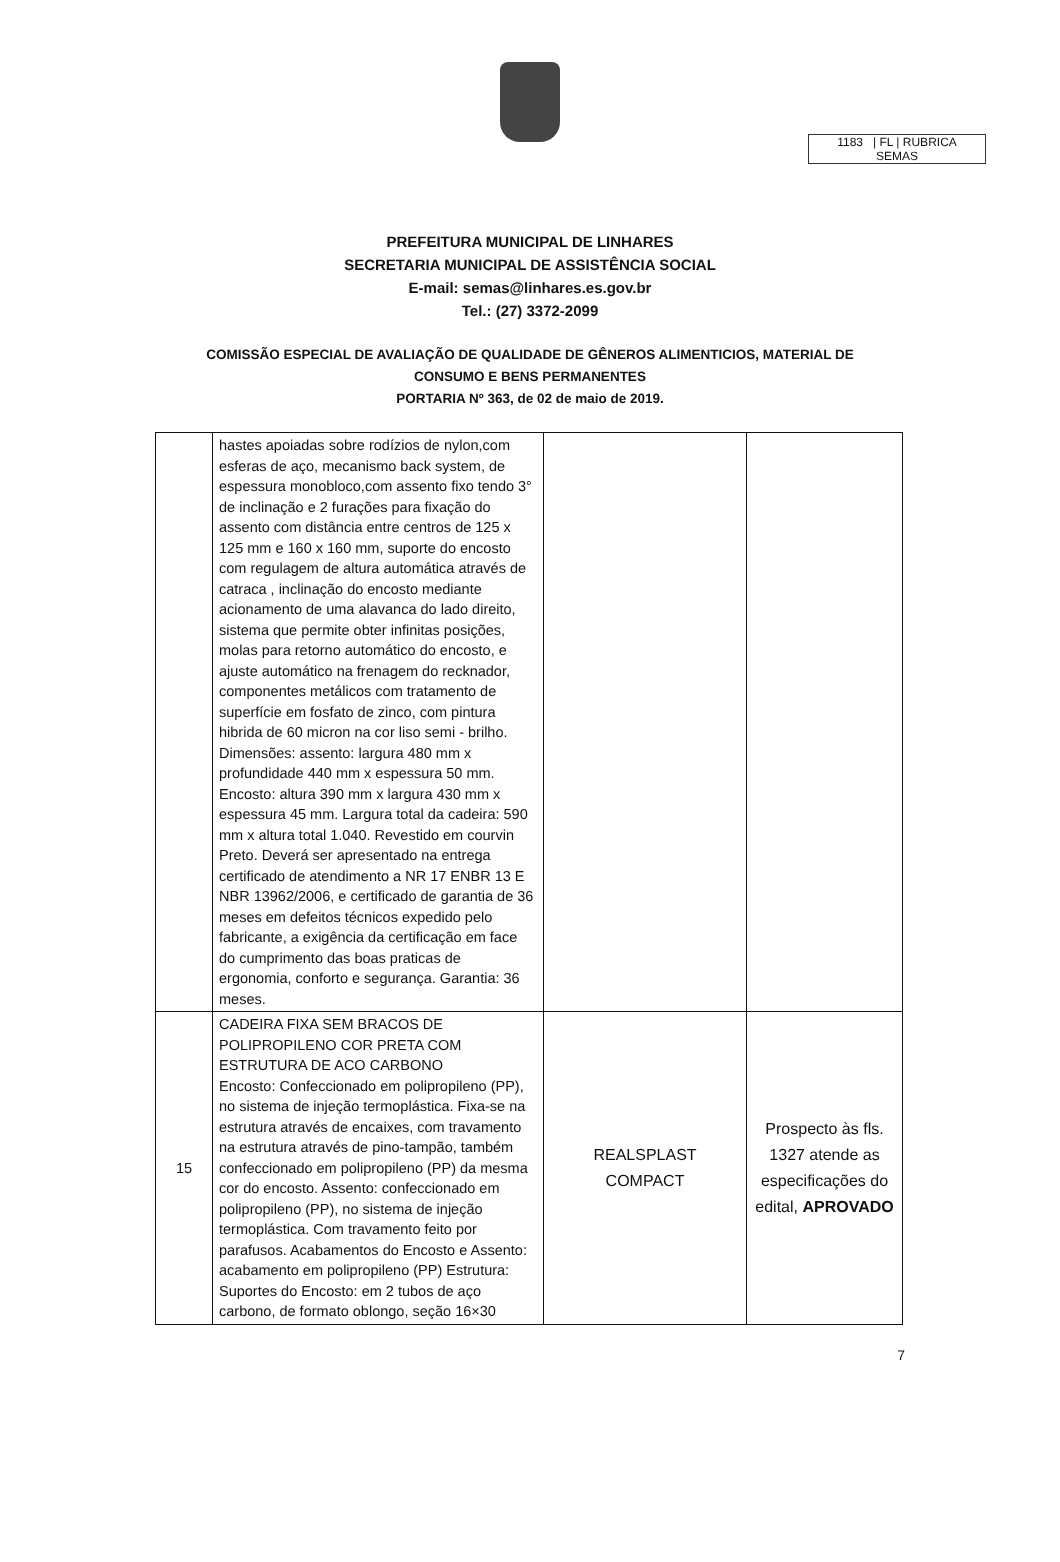1183 | FL | RUBRICA
SEMAS
PREFEITURA MUNICIPAL DE LINHARES
SECRETARIA MUNICIPAL DE ASSISTÊNCIA SOCIAL
E-mail: semas@linhares.es.gov.br
Tel.: (27) 3372-2099
COMISSÃO ESPECIAL DE AVALIAÇÃO DE QUALIDADE DE GÊNEROS ALIMENTICIOS, MATERIAL DE
CONSUMO E BENS PERMANENTES
PORTARIA Nº 363, de 02 de maio de 2019.
| | hastes apoiadas sobre rodízios de nylon,com esferas de aço, mecanismo back system, de espessura monobloco,com assento fixo tendo 3° de inclinação e 2 furações para fixação do assento com distância entre centros de 125 x 125 mm e 160 x 160 mm, suporte do encosto com regulagem de altura automática através de catraca , inclinação do encosto mediante acionamento de uma alavanca do lado direito, sistema que permite obter infinitas posições, molas para retorno automático do encosto, e ajuste automático na frenagem do recknador, componentes metálicos com tratamento de superfície em fosfato de zinco, com pintura hibrida de 60 micron na cor liso semi - brilho. Dimensões: assento: largura 480 mm x profundidade 440 mm x espessura 50 mm. Encosto: altura 390 mm x largura 430 mm x espessura 45 mm. Largura total da cadeira: 590 mm x altura total 1.040. Revestido em courvin Preto. Deverá ser apresentado na entrega certificado de atendimento a NR 17 ENBR 13 E NBR 13962/2006, e certificado de garantia de 36 meses em defeitos técnicos expedido pelo fabricante, a exigência da certificação em face do cumprimento das boas praticas de ergonomia, conforto e segurança. Garantia: 36 meses. | | |
| 15 | CADEIRA FIXA SEM BRACOS DE POLIPROPILENO COR PRETA COM ESTRUTURA DE ACO CARBONO Encosto: Confeccionado em polipropileno (PP), no sistema de injeção termoplástica. Fixa-se na estrutura através de encaixes, com travamento na estrutura através de pino-tampão, também confeccionado em polipropileno (PP) da mesma cor do encosto. Assento: confeccionado em polipropileno (PP), no sistema de injeção termoplástica. Com travamento feito por parafusos. Acabamentos do Encosto e Assento: acabamento em polipropileno (PP) Estrutura: Suportes do Encosto: em 2 tubos de aço carbono, de formato oblongo, seção 16×30 | REALSPLAST COMPACT | Prospecto às fls. 1327 atende as especificações do edital, APROVADO |
7